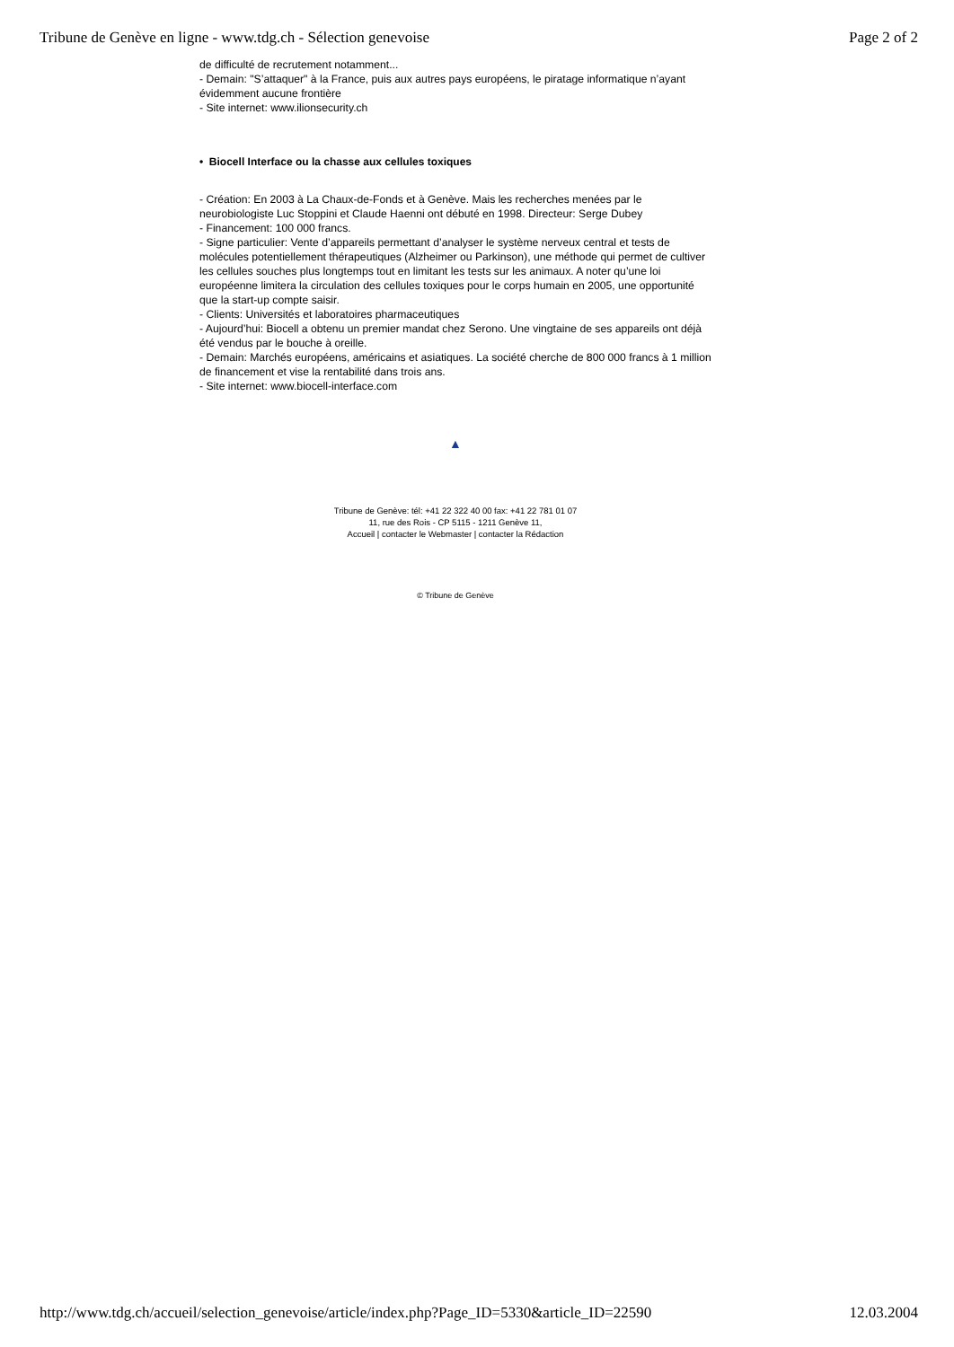Tribune de Genève en ligne - www.tdg.ch - Sélection genevoise Page 2 of 2
de difficulté de recrutement notamment...
- Demain: "S’attaquer" à la France, puis aux autres pays européens, le piratage informatique n’ayant évidemment aucune frontière
- Site internet: www.ilionsecurity.ch
• Biocell Interface ou la chasse aux cellules toxiques
- Création: En 2003 à La Chaux-de-Fonds et à Genève. Mais les recherches menées par le neurobiologiste Luc Stoppini et Claude Haenni ont débuté en 1998. Directeur: Serge Dubey
- Financement: 100 000 francs.
- Signe particulier: Vente d’appareils permettant d’analyser le système nerveux central et tests de molécules potentiellement thérapeutiques (Alzheimer ou Parkinson), une méthode qui permet de cultiver les cellules souches plus longtemps tout en limitant les tests sur les animaux. A noter qu’une loi européenne limitera la circulation des cellules toxiques pour le corps humain en 2005, une opportunité que la start-up compte saisir.
- Clients: Universités et laboratoires pharmaceutiques
- Aujourd’hui: Biocell a obtenu un premier mandat chez Serono. Une vingtaine de ses appareils ont déjà été vendus par le bouche à oreille.
- Demain: Marchés européens, américains et asiatiques. La société cherche de 800 000 francs à 1 million de financement et vise la rentabilité dans trois ans.
- Site internet: www.biocell-interface.com
▲
Tribune de Genève: tél: +41 22 322 40 00 fax: +41 22 781 01 07
11, rue des Rois - CP 5115 - 1211 Genève 11,
Accueil | contacter le Webmaster | contacter la Rédaction
© Tribune de Genève
http://www.tdg.ch/accueil/selection_genevoise/article/index.php?Page_ID=5330&article_ID=22590 12.03.2004